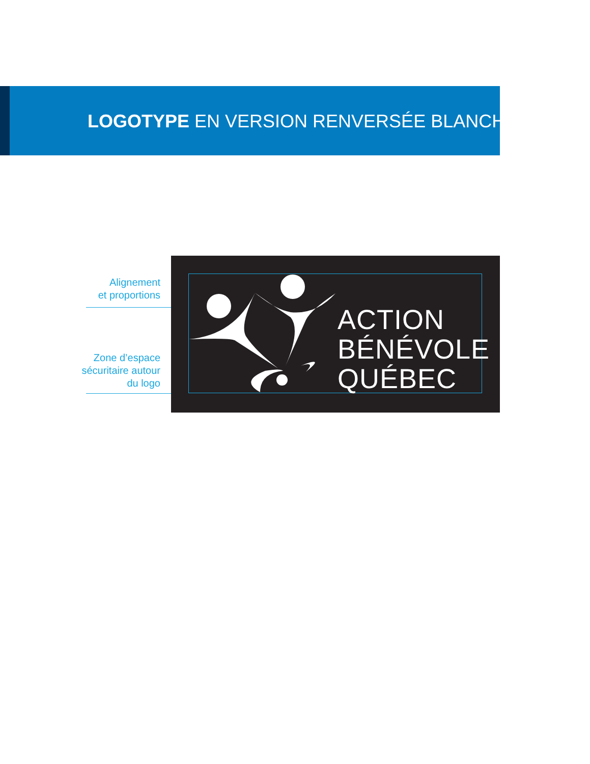LOGOTYPE EN VERSION RENVERSÉE BLANCHE
Alignement
et proportions
Zone d’espace
sécuritaire autour
du logo
ACTION
BÉNÉVOLE
QUÉBEC